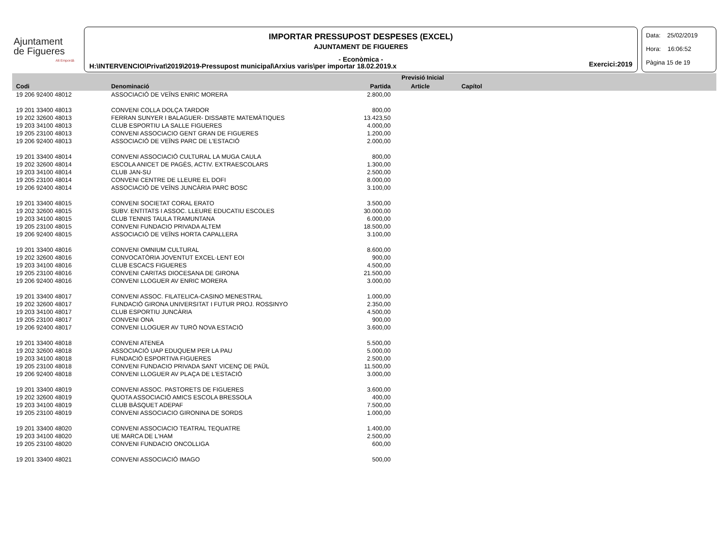Ajuntament
de Figueres
Alt Empordà
IMPORTAR PRESSUPOST DESPESES (EXCEL)
AJUNTAMENT DE FIGUERES
- Econòmica -
H:\INTERVENCIO\Privat\2019\2019-Pressupost municipal\Arxius varis\per importar 18.02.2019.x
Exercici:2019
Data: 25/02/2019
Hora: 16:06:52
Pàgina 15 de 19
| | | Previsió Inicial | | | |
| --- | --- | --- | --- | --- | --- |
| Codi | Denominació | Partida | Article | Capítol | |
| 19 206 92400 48012 | ASSOCIACIÓ DE VEÏNS ENRIC MORERA | 2.800,00 | | | |
| 19 201 33400 48013 | CONVENI COLLA DOLÇA TARDOR | 800,00 | | | |
| 19 202 32600 48013 | FERRAN SUNYER I BALAGUER- DISSABTE MATEMÀTIQUES | 13.423,50 | | | |
| 19 203 34100 48013 | CLUB ESPORTIU LA SALLE FIGUERES | 4.000,00 | | | |
| 19 205 23100 48013 | CONVENI ASSOCIACIO GENT GRAN DE FIGUERES | 1.200,00 | | | |
| 19 206 92400 48013 | ASSOCIACIÓ DE VEÏNS PARC DE L'ESTACIÓ | 2.000,00 | | | |
| 19 201 33400 48014 | CONVENI ASSOCIACIÓ CULTURAL LA MUGA CAULA | 800,00 | | | |
| 19 202 32600 48014 | ESCOLA ANICET DE PAGÈS, ACTIV. EXTRAESCOLARS | 1.300,00 | | | |
| 19 203 34100 48014 | CLUB JAN-SU | 2.500,00 | | | |
| 19 205 23100 48014 | CONVENI CENTRE DE LLEURE EL DOFI | 8.000,00 | | | |
| 19 206 92400 48014 | ASSOCIACIÓ DE VEÏNS JUNCÀRIA PARC BOSC | 3.100,00 | | | |
| 19 201 33400 48015 | CONVENI SOCIETAT CORAL ERATO | 3.500,00 | | | |
| 19 202 32600 48015 | SUBV. ENTITATS I ASSOC. LLEURE EDUCATIU ESCOLES | 30.000,00 | | | |
| 19 203 34100 48015 | CLUB TENNIS TAULA TRAMUNTANA | 6.000,00 | | | |
| 19 205 23100 48015 | CONVENI FUNDACIO PRIVADA ALTEM | 18.500,00 | | | |
| 19 206 92400 48015 | ASSOCIACIÓ DE VEÏNS HORTA CAPALLERA | 3.100,00 | | | |
| 19 201 33400 48016 | CONVENI OMNIUM CULTURAL | 8.600,00 | | | |
| 19 202 32600 48016 | CONVOCATÒRIA JOVENTUT EXCEL·LENT EOI | 900,00 | | | |
| 19 203 34100 48016 | CLUB ESCACS FIGUERES | 4.500,00 | | | |
| 19 205 23100 48016 | CONVENI CARITAS DIOCESANA DE GIRONA | 21.500,00 | | | |
| 19 206 92400 48016 | CONVENI LLOGUER AV ENRIC MORERA | 3.000,00 | | | |
| 19 201 33400 48017 | CONVENI ASSOC. FILATELICA-CASINO MENESTRAL | 1.000,00 | | | |
| 19 202 32600 48017 | FUNDACIÓ GIRONA UNIVERSITAT I FUTUR PROJ. ROSSINYO | 2.350,00 | | | |
| 19 203 34100 48017 | CLUB ESPORTIU JUNCÀRIA | 4.500,00 | | | |
| 19 205 23100 48017 | CONVENI ONA | 900,00 | | | |
| 19 206 92400 48017 | CONVENI LLOGUER AV TURÓ NOVA ESTACIÓ | 3.600,00 | | | |
| 19 201 33400 48018 | CONVENI ATENEA | 5.500,00 | | | |
| 19 202 32600 48018 | ASSOCIACIÓ UAP EDUQUEM PER LA PAU | 5.000,00 | | | |
| 19 203 34100 48018 | FUNDACIÓ ESPORTIVA FIGUERES | 2.500,00 | | | |
| 19 205 23100 48018 | CONVENI FUNDACIO PRIVADA SANT VICENÇ DE PAÜL | 11.500,00 | | | |
| 19 206 92400 48018 | CONVENI LLOGUER AV PLAÇA DE L'ESTACIÓ | 3.000,00 | | | |
| 19 201 33400 48019 | CONVENI ASSOC. PASTORETS DE FIGUERES | 3.600,00 | | | |
| 19 202 32600 48019 | QUOTA ASSOCIACIÓ AMICS ESCOLA BRESSOLA | 400,00 | | | |
| 19 203 34100 48019 | CLUB BÀSQUET ADEPAF | 7.500,00 | | | |
| 19 205 23100 48019 | CONVENI ASSOCIACIO GIRONINA DE SORDS | 1.000,00 | | | |
| 19 201 33400 48020 | CONVENI ASSOCIACIO TEATRAL TEQUATRE | 1.400,00 | | | |
| 19 203 34100 48020 | UE MARCA DE L'HAM | 2.500,00 | | | |
| 19 205 23100 48020 | CONVENI FUNDACIO ONCOLLIGA | 600,00 | | | |
| 19 201 33400 48021 | CONVENI ASSOCIACIÓ IMAGO | 500,00 | | | |